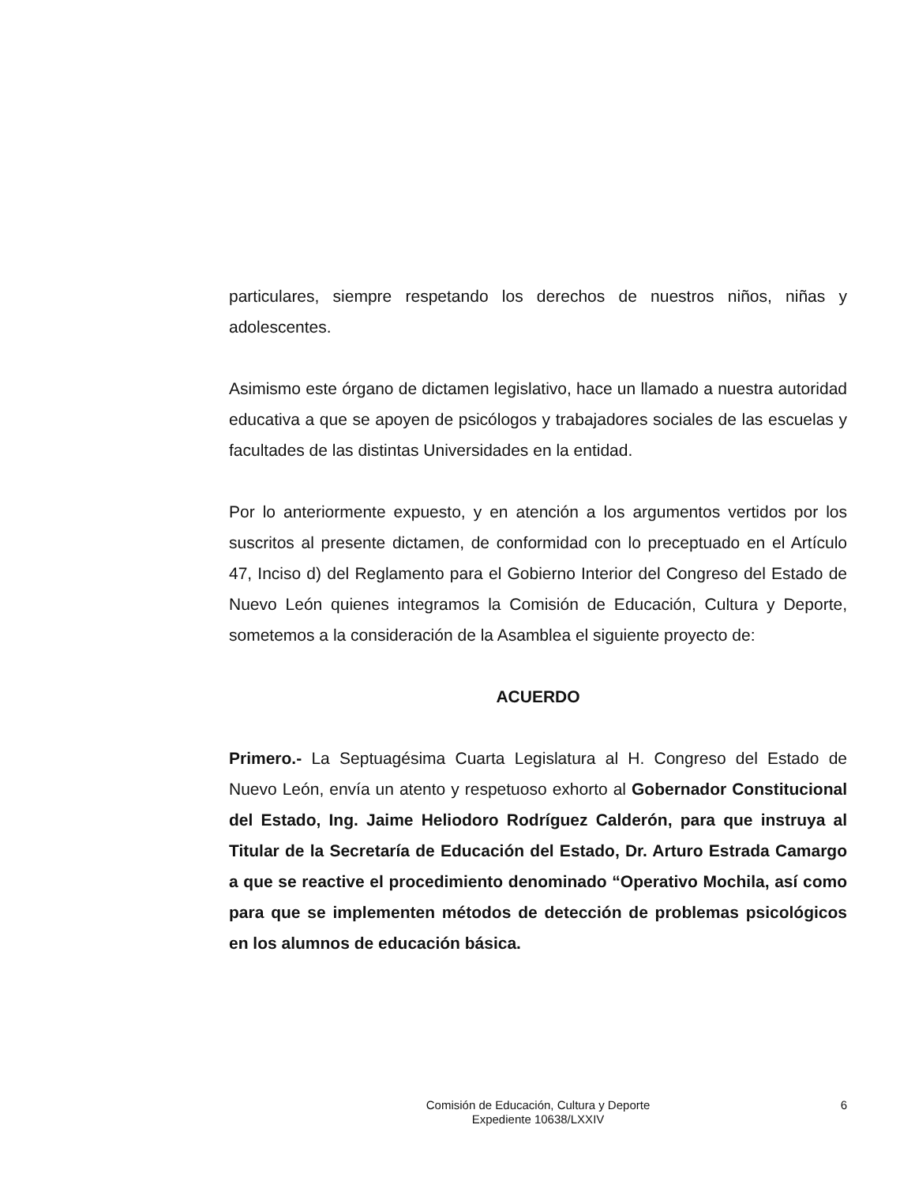particulares, siempre respetando los derechos de nuestros niños, niñas y adolescentes.
Asimismo este órgano de dictamen legislativo, hace un llamado a nuestra autoridad educativa a que se apoyen de psicólogos y trabajadores sociales de las escuelas y facultades de las distintas Universidades en la entidad.
Por lo anteriormente expuesto, y en atención a los argumentos vertidos por los suscritos al presente dictamen, de conformidad con lo preceptuado en el Artículo 47, Inciso d) del Reglamento para el Gobierno Interior del Congreso del Estado de Nuevo León quienes integramos la Comisión de Educación, Cultura y Deporte, sometemos a la consideración de la Asamblea el siguiente proyecto de:
ACUERDO
Primero.- La Septuagésima Cuarta Legislatura al H. Congreso del Estado de Nuevo León, envía un atento y respetuoso exhorto al Gobernador Constitucional del Estado, Ing. Jaime Heliodoro Rodríguez Calderón, para que instruya al Titular de la Secretaría de Educación del Estado, Dr. Arturo Estrada Camargo a que se reactive el procedimiento denominado “Operativo Mochila, así como para que se implementen métodos de detección de problemas psicológicos en los alumnos de educación básica.
Comisión de Educación, Cultura y Deporte
Expediente 10638/LXXIV
6